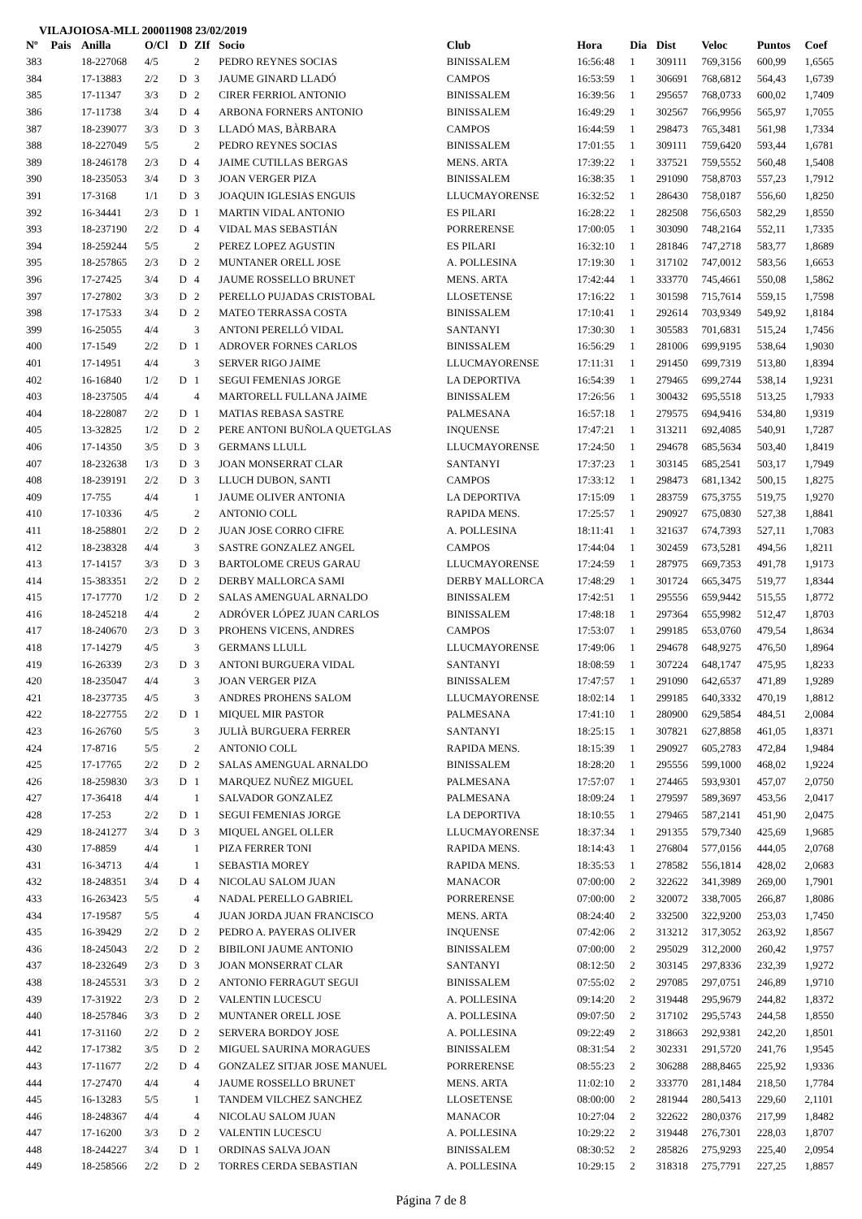VILAJOIOSA-MLL 200011908 23/02/2019
| Nº | Pais | Anilla | O/Cl | D | ZIf | Socio | Club | Hora | Dia | Dist | Veloc | Puntos | Coef |
| --- | --- | --- | --- | --- | --- | --- | --- | --- | --- | --- | --- | --- | --- |
| 383 | | 18-227068 | 4/5 | | 2 | PEDRO REYNES SOCIAS | BINISSALEM | 16:56:48 | 1 | 309111 | 769,3156 | 600,99 | 1,6565 |
| 384 | | 17-13883 | 2/2 | D | 3 | JAUME GINARD LLADÓ | CAMPOS | 16:53:59 | 1 | 306691 | 768,6812 | 564,43 | 1,6739 |
| 385 | | 17-11347 | 3/3 | D | 2 | CIRER FERRIOL ANTONIO | BINISSALEM | 16:39:56 | 1 | 295657 | 768,0733 | 600,02 | 1,7409 |
| 386 | | 17-11738 | 3/4 | D | 4 | ARBONA FORNERS ANTONIO | BINISSALEM | 16:49:29 | 1 | 302567 | 766,9956 | 565,97 | 1,7055 |
| 387 | | 18-239077 | 3/3 | D | 3 | LLADÓ MAS, BÀRBARA | CAMPOS | 16:44:59 | 1 | 298473 | 765,3481 | 561,98 | 1,7334 |
| 388 | | 18-227049 | 5/5 | | 2 | PEDRO REYNES SOCIAS | BINISSALEM | 17:01:55 | 1 | 309111 | 759,6420 | 593,44 | 1,6781 |
| 389 | | 18-246178 | 2/3 | D | 4 | JAIME CUTILLAS BERGAS | MENS. ARTA | 17:39:22 | 1 | 337521 | 759,5552 | 560,48 | 1,5408 |
| 390 | | 18-235053 | 3/4 | D | 3 | JOAN VERGER PIZA | BINISSALEM | 16:38:35 | 1 | 291090 | 758,8703 | 557,23 | 1,7912 |
| 391 | | 17-3168 | 1/1 | D | 3 | JOAQUIN IGLESIAS ENGUIS | LLUCMAYORENSE | 16:32:52 | 1 | 286430 | 758,0187 | 556,60 | 1,8250 |
| 392 | | 16-34441 | 2/3 | D | 1 | MARTIN VIDAL ANTONIO | ES PILARI | 16:28:22 | 1 | 282508 | 756,6503 | 582,29 | 1,8550 |
| 393 | | 18-237190 | 2/2 | D | 4 | VIDAL MAS SEBASTIÁN | PORRERENSE | 17:00:05 | 1 | 303090 | 748,2164 | 552,11 | 1,7335 |
| 394 | | 18-259244 | 5/5 | | 2 | PEREZ LOPEZ AGUSTIN | ES PILARI | 16:32:10 | 1 | 281846 | 747,2718 | 583,77 | 1,8689 |
| 395 | | 18-257865 | 2/3 | D | 2 | MUNTANER ORELL JOSE | A. POLLESINA | 17:19:30 | 1 | 317102 | 747,0012 | 583,56 | 1,6653 |
| 396 | | 17-27425 | 3/4 | D | 4 | JAUME ROSSELLO BRUNET | MENS. ARTA | 17:42:44 | 1 | 333770 | 745,4661 | 550,08 | 1,5862 |
| 397 | | 17-27802 | 3/3 | D | 2 | PERELLO PUJADAS CRISTOBAL | LLOSETENSE | 17:16:22 | 1 | 301598 | 715,7614 | 559,15 | 1,7598 |
| 398 | | 17-17533 | 3/4 | D | 2 | MATEO TERRASSA COSTA | BINISSALEM | 17:10:41 | 1 | 292614 | 703,9349 | 549,92 | 1,8184 |
| 399 | | 16-25055 | 4/4 | | 3 | ANTONI PERELLÓ VIDAL | SANTANYI | 17:30:30 | 1 | 305583 | 701,6831 | 515,24 | 1,7456 |
| 400 | | 17-1549 | 2/2 | D | 1 | ADROVER FORNES CARLOS | BINISSALEM | 16:56:29 | 1 | 281006 | 699,9195 | 538,64 | 1,9030 |
| 401 | | 17-14951 | 4/4 | | 3 | SERVER RIGO JAIME | LLUCMAYORENSE | 17:11:31 | 1 | 291450 | 699,7319 | 513,80 | 1,8394 |
| 402 | | 16-16840 | 1/2 | D | 1 | SEGUI FEMENIAS JORGE | LA DEPORTIVA | 16:54:39 | 1 | 279465 | 699,2744 | 538,14 | 1,9231 |
| 403 | | 18-237505 | 4/4 | | 4 | MARTORELL FULLANA JAIME | BINISSALEM | 17:26:56 | 1 | 300432 | 695,5518 | 513,25 | 1,7933 |
| 404 | | 18-228087 | 2/2 | D | 1 | MATIAS REBASA SASTRE | PALMESANA | 16:57:18 | 1 | 279575 | 694,9416 | 534,80 | 1,9319 |
| 405 | | 13-32825 | 1/2 | D | 2 | PERE ANTONI BUÑOLA QUETGLAS | INQUENSE | 17:47:21 | 1 | 313211 | 692,4085 | 540,91 | 1,7287 |
| 406 | | 17-14350 | 3/5 | D | 3 | GERMANS LLULL | LLUCMAYORENSE | 17:24:50 | 1 | 294678 | 685,5634 | 503,40 | 1,8419 |
| 407 | | 18-232638 | 1/3 | D | 3 | JOAN MONSERRAT CLAR | SANTANYI | 17:37:23 | 1 | 303145 | 685,2541 | 503,17 | 1,7949 |
| 408 | | 18-239191 | 2/2 | D | 3 | LLUCH DUBON, SANTI | CAMPOS | 17:33:12 | 1 | 298473 | 681,1342 | 500,15 | 1,8275 |
| 409 | | 17-755 | 4/4 | | 1 | JAUME OLIVER ANTONIA | LA DEPORTIVA | 17:15:09 | 1 | 283759 | 675,3755 | 519,75 | 1,9270 |
| 410 | | 17-10336 | 4/5 | | 2 | ANTONIO COLL | RAPIDA MENS. | 17:25:57 | 1 | 290927 | 675,0830 | 527,38 | 1,8841 |
| 411 | | 18-258801 | 2/2 | D | 2 | JUAN JOSE CORRO CIFRE | A. POLLESINA | 18:11:41 | 1 | 321637 | 674,7393 | 527,11 | 1,7083 |
| 412 | | 18-238328 | 4/4 | | 3 | SASTRE GONZALEZ ANGEL | CAMPOS | 17:44:04 | 1 | 302459 | 673,5281 | 494,56 | 1,8211 |
| 413 | | 17-14157 | 3/3 | D | 3 | BARTOLOME CREUS GARAU | LLUCMAYORENSE | 17:24:59 | 1 | 287975 | 669,7353 | 491,78 | 1,9173 |
| 414 | | 15-383351 | 2/2 | D | 2 | DERBY MALLORCA SAMI | DERBY MALLORCA | 17:48:29 | 1 | 301724 | 665,3475 | 519,77 | 1,8344 |
| 415 | | 17-17770 | 1/2 | D | 2 | SALAS AMENGUAL ARNALDO | BINISSALEM | 17:42:51 | 1 | 295556 | 659,9442 | 515,55 | 1,8772 |
| 416 | | 18-245218 | 4/4 | | 2 | ADRÓVER LÓPEZ JUAN CARLOS | BINISSALEM | 17:48:18 | 1 | 297364 | 655,9982 | 512,47 | 1,8703 |
| 417 | | 18-240670 | 2/3 | D | 3 | PROHENS VICENS, ANDRES | CAMPOS | 17:53:07 | 1 | 299185 | 653,0760 | 479,54 | 1,8634 |
| 418 | | 17-14279 | 4/5 | | 3 | GERMANS LLULL | LLUCMAYORENSE | 17:49:06 | 1 | 294678 | 648,9275 | 476,50 | 1,8964 |
| 419 | | 16-26339 | 2/3 | D | 3 | ANTONI BURGUERA VIDAL | SANTANYI | 18:08:59 | 1 | 307224 | 648,1747 | 475,95 | 1,8233 |
| 420 | | 18-235047 | 4/4 | | 3 | JOAN VERGER PIZA | BINISSALEM | 17:47:57 | 1 | 291090 | 642,6537 | 471,89 | 1,9289 |
| 421 | | 18-237735 | 4/5 | | 3 | ANDRES PROHENS SALOM | LLUCMAYORENSE | 18:02:14 | 1 | 299185 | 640,3332 | 470,19 | 1,8812 |
| 422 | | 18-227755 | 2/2 | D | 1 | MIQUEL MIR PASTOR | PALMESANA | 17:41:10 | 1 | 280900 | 629,5854 | 484,51 | 2,0084 |
| 423 | | 16-26760 | 5/5 | | 3 | JULIÀ BURGUERA FERRER | SANTANYI | 18:25:15 | 1 | 307821 | 627,8858 | 461,05 | 1,8371 |
| 424 | | 17-8716 | 5/5 | | 2 | ANTONIO COLL | RAPIDA MENS. | 18:15:39 | 1 | 290927 | 605,2783 | 472,84 | 1,9484 |
| 425 | | 17-17765 | 2/2 | D | 2 | SALAS AMENGUAL ARNALDO | BINISSALEM | 18:28:20 | 1 | 295556 | 599,1000 | 468,02 | 1,9224 |
| 426 | | 18-259830 | 3/3 | D | 1 | MARQUEZ NUÑEZ MIGUEL | PALMESANA | 17:57:07 | 1 | 274465 | 593,9301 | 457,07 | 2,0750 |
| 427 | | 17-36418 | 4/4 | | 1 | SALVADOR GONZALEZ | PALMESANA | 18:09:24 | 1 | 279597 | 589,3697 | 453,56 | 2,0417 |
| 428 | | 17-253 | 2/2 | D | 1 | SEGUI FEMENIAS JORGE | LA DEPORTIVA | 18:10:55 | 1 | 279465 | 587,2141 | 451,90 | 2,0475 |
| 429 | | 18-241277 | 3/4 | D | 3 | MIQUEL ANGEL OLLER | LLUCMAYORENSE | 18:37:34 | 1 | 291355 | 579,7340 | 425,69 | 1,9685 |
| 430 | | 17-8859 | 4/4 | | 1 | PIZA FERRER TONI | RAPIDA MENS. | 18:14:43 | 1 | 276804 | 577,0156 | 444,05 | 2,0768 |
| 431 | | 16-34713 | 4/4 | | 1 | SEBASTIA MOREY | RAPIDA MENS. | 18:35:53 | 1 | 278582 | 556,1814 | 428,02 | 2,0683 |
| 432 | | 18-248351 | 3/4 | D | 4 | NICOLAU SALOM JUAN | MANACOR | 07:00:00 | 2 | 322622 | 341,3989 | 269,00 | 1,7901 |
| 433 | | 16-263423 | 5/5 | | 4 | NADAL PERELLO GABRIEL | PORRERENSE | 07:00:00 | 2 | 320072 | 338,7005 | 266,87 | 1,8086 |
| 434 | | 17-19587 | 5/5 | | 4 | JUAN JORDA JUAN FRANCISCO | MENS. ARTA | 08:24:40 | 2 | 332500 | 322,9200 | 253,03 | 1,7450 |
| 435 | | 16-39429 | 2/2 | D | 2 | PEDRO A. PAYERAS OLIVER | INQUENSE | 07:42:06 | 2 | 313212 | 317,3052 | 263,92 | 1,8567 |
| 436 | | 18-245043 | 2/2 | D | 2 | BIBILONI JAUME ANTONIO | BINISSALEM | 07:00:00 | 2 | 295029 | 312,2000 | 260,42 | 1,9757 |
| 437 | | 18-232649 | 2/3 | D | 3 | JOAN MONSERRAT CLAR | SANTANYI | 08:12:50 | 2 | 303145 | 297,8336 | 232,39 | 1,9272 |
| 438 | | 18-245531 | 3/3 | D | 2 | ANTONIO FERRAGUT SEGUI | BINISSALEM | 07:55:02 | 2 | 297085 | 297,0751 | 246,89 | 1,9710 |
| 439 | | 17-31922 | 2/3 | D | 2 | VALENTIN LUCESCU | A. POLLESINA | 09:14:20 | 2 | 319448 | 295,9679 | 244,82 | 1,8372 |
| 440 | | 18-257846 | 3/3 | D | 2 | MUNTANER ORELL JOSE | A. POLLESINA | 09:07:50 | 2 | 317102 | 295,5743 | 244,58 | 1,8550 |
| 441 | | 17-31160 | 2/2 | D | 2 | SERVERA BORDOY JOSE | A. POLLESINA | 09:22:49 | 2 | 318663 | 292,9381 | 242,20 | 1,8501 |
| 442 | | 17-17382 | 3/5 | D | 2 | MIGUEL SAURINA MORAGUES | BINISSALEM | 08:31:54 | 2 | 302331 | 291,5720 | 241,76 | 1,9545 |
| 443 | | 17-11677 | 2/2 | D | 4 | GONZALEZ SITJAR JOSE MANUEL | PORRERENSE | 08:55:23 | 2 | 306288 | 288,8465 | 225,92 | 1,9336 |
| 444 | | 17-27470 | 4/4 | | 4 | JAUME ROSSELLO BRUNET | MENS. ARTA | 11:02:10 | 2 | 333770 | 281,1484 | 218,50 | 1,7784 |
| 445 | | 16-13283 | 5/5 | | 1 | TANDEM VILCHEZ SANCHEZ | LLOSETENSE | 08:00:00 | 2 | 281944 | 280,5413 | 229,60 | 2,1101 |
| 446 | | 18-248367 | 4/4 | | 4 | NICOLAU SALOM JUAN | MANACOR | 10:27:04 | 2 | 322622 | 280,0376 | 217,99 | 1,8482 |
| 447 | | 17-16200 | 3/3 | D | 2 | VALENTIN LUCESCU | A. POLLESINA | 10:29:22 | 2 | 319448 | 276,7301 | 228,03 | 1,8707 |
| 448 | | 18-244227 | 3/4 | D | 1 | ORDINAS SALVA JOAN | BINISSALEM | 08:30:52 | 2 | 285826 | 275,9293 | 225,40 | 2,0954 |
| 449 | | 18-258566 | 2/2 | D | 2 | TORRES CERDA SEBASTIAN | A. POLLESINA | 10:29:15 | 2 | 318318 | 275,7791 | 227,25 | 1,8857 |
Página 7 de 8